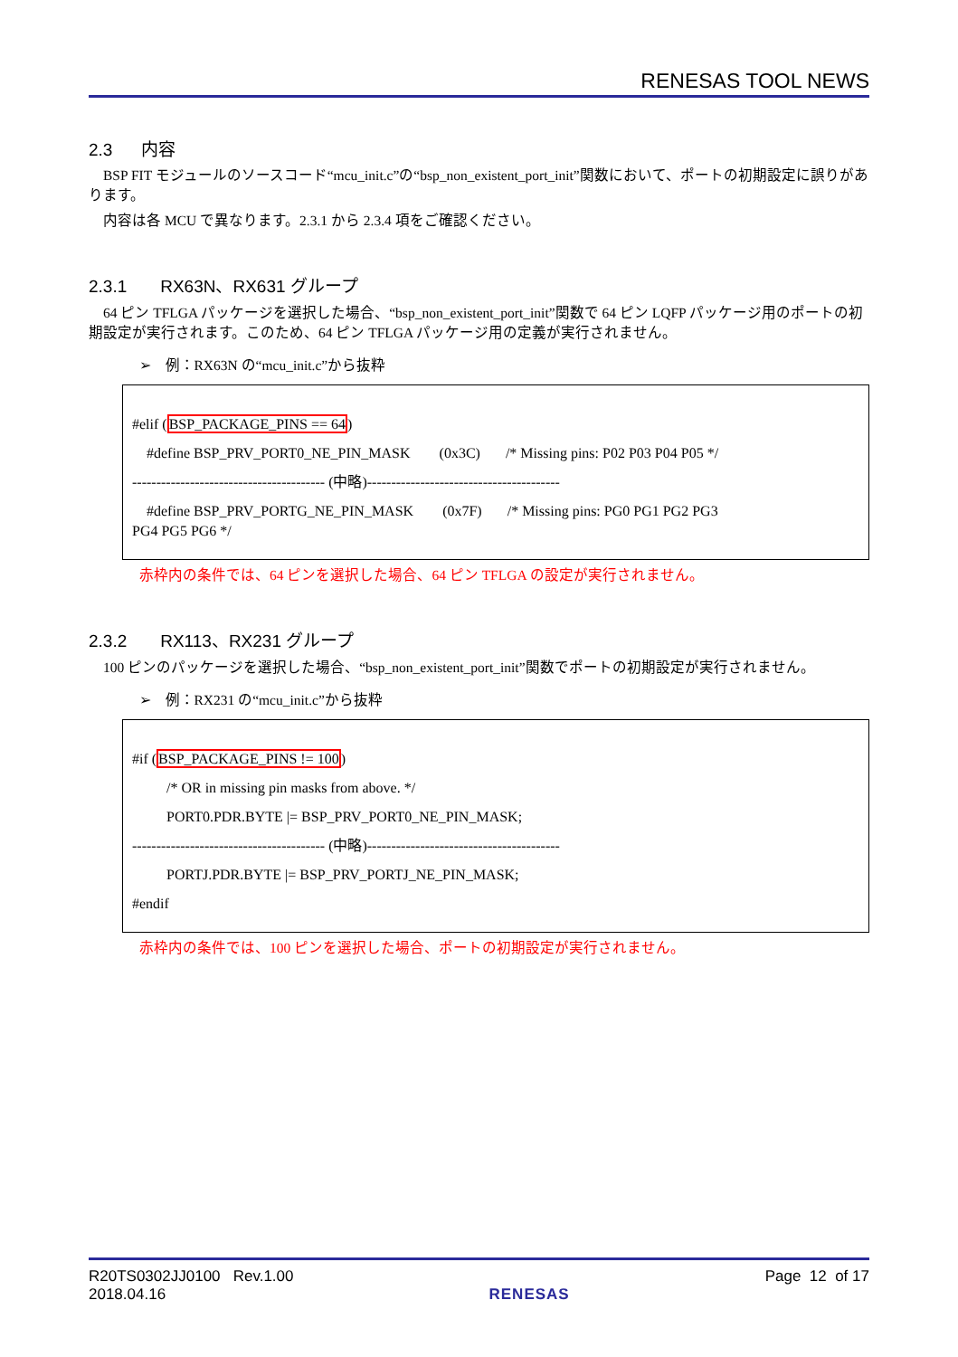RENESAS TOOL NEWS
2.3 内容
BSP FIT モジュールのソースコード“mcu_init.c”の“bsp_non_existent_port_init”関数において、ポートの初期設定に誤りがあります。
内容は各 MCU で異なります。2.3.1 から 2.3.4 項をご確認ください。
2.3.1 RX63N、RX631 グループ
64 ピン TFLGA パッケージを選択した場合、“bsp_non_existent_port_init”関数で 64 ピン LQFP パッケージ用のポートの初期設定が実行されます。このため、64 ピン TFLGA パッケージ用の定義が実行されません。
➢ 例：RX63N の“mcu_init.c”から抜粋
#elif (BSP_PACKAGE_PINS == 64)
#define BSP_PRV_PORT0_NE_PIN_MASK (0x3C) /* Missing pins: P02 P03 P04 P05 */
---------------------------------------- (中略)----------------------------------------
#define BSP_PRV_PORTG_NE_PIN_MASK (0x7F) /* Missing pins: PG0 PG1 PG2 PG3
PG4 PG5 PG6 */
赤枠内の条件では、64 ピンを選択した場合、64 ピン TFLGA の設定が実行されません。
2.3.2 RX113、RX231 グループ
100 ピンのパッケージを選択した場合、“bsp_non_existent_port_init”関数でポートの初期設定が実行されません。
➢ 例：RX231 の“mcu_init.c”から抜粋
#if (BSP_PACKAGE_PINS != 100)
/* OR in missing pin masks from above. */
PORT0.PDR.BYTE |= BSP_PRV_PORT0_NE_PIN_MASK;
---------------------------------------- (中略)----------------------------------------
PORTJ.PDR.BYTE |= BSP_PRV_PORTJ_NE_PIN_MASK;
#endif
赤枠内の条件では、100 ピンを選択した場合、ポートの初期設定が実行されません。
R20TS0302JJ0100 Rev.1.00
2018.04.16
RENESAS Page 12 of 17